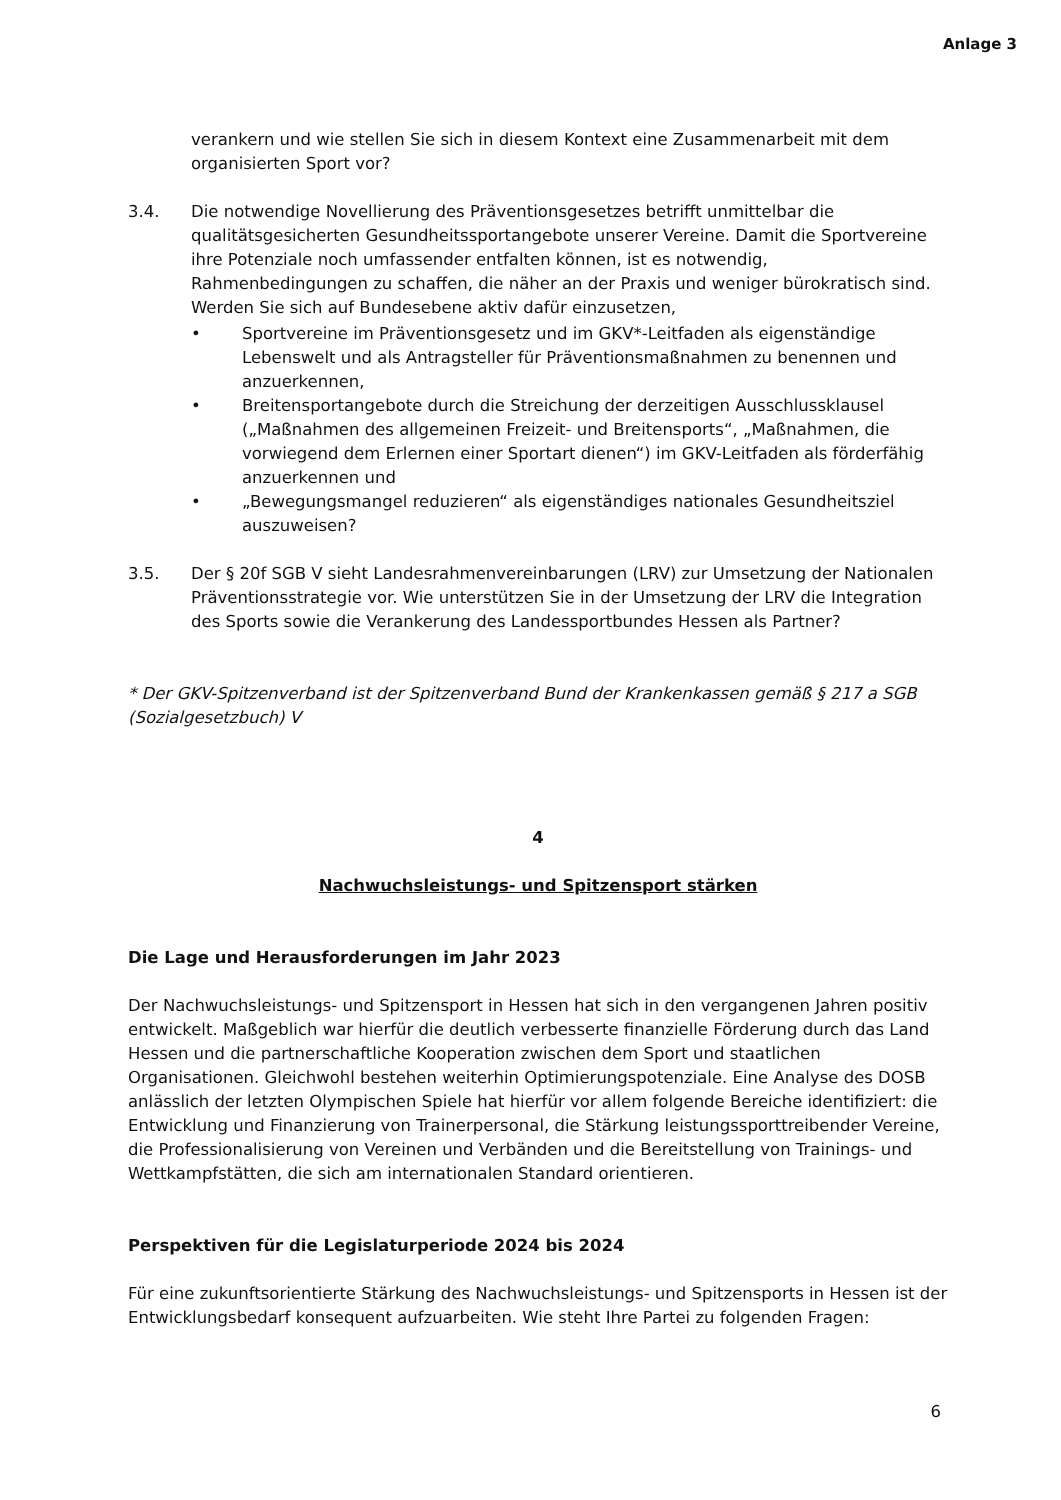Anlage 3
verankern und wie stellen Sie sich in diesem Kontext eine Zusammenarbeit mit dem organisierten Sport vor?
3.4. Die notwendige Novellierung des Präventionsgesetzes betrifft unmittelbar die qualitätsgesicherten Gesundheitssportangebote unserer Vereine. Damit die Sportvereine ihre Potenziale noch umfassender entfalten können, ist es notwendig, Rahmenbedingungen zu schaffen, die näher an der Praxis und weniger bürokratisch sind. Werden Sie sich auf Bundesebene aktiv dafür einzusetzen,
• Sportvereine im Präventionsgesetz und im GKV*-Leitfaden als eigenständige Lebenswelt und als Antragsteller für Präventionsmaßnahmen zu benennen und anzuerkennen,
• Breitensportangebote durch die Streichung der derzeitigen Ausschlussklausel („Maßnahmen des allgemeinen Freizeit- und Breitensports“, „Maßnahmen, die vorwiegend dem Erlernen einer Sportart dienen“) im GKV-Leitfaden als förderfähig anzuerkennen und
• „Bewegungsmangel reduzieren“ als eigenständiges nationales Gesundheitsziel auszuweisen?
3.5. Der § 20f SGB V sieht Landesrahmenvereinbarungen (LRV) zur Umsetzung der Nationalen Präventionsstrategie vor. Wie unterstützen Sie in der Umsetzung der LRV die Integration des Sports sowie die Verankerung des Landessportbundes Hessen als Partner?
* Der GKV-Spitzenverband ist der Spitzenverband Bund der Krankenkassen gemäß § 217 a SGB (Sozialgesetzbuch) V
4
Nachwuchsleistungs- und Spitzensport stärken
Die Lage und Herausforderungen im Jahr 2023
Der Nachwuchsleistungs- und Spitzensport in Hessen hat sich in den vergangenen Jahren positiv entwickelt. Maßgeblich war hierfür die deutlich verbesserte finanzielle Förderung durch das Land Hessen und die partnerschaftliche Kooperation zwischen dem Sport und staatlichen Organisationen. Gleichwohl bestehen weiterhin Optimierungspotenziale. Eine Analyse des DOSB anlässlich der letzten Olympischen Spiele hat hierfür vor allem folgende Bereiche identifiziert: die Entwicklung und Finanzierung von Trainerpersonal, die Stärkung leistungssporttreibender Vereine, die Professionalisierung von Vereinen und Verbänden und die Bereitstellung von Trainings- und Wettkampfstätten, die sich am internationalen Standard orientieren.
Perspektiven für die Legislaturperiode 2024 bis 2024
Für eine zukunftsorientierte Stärkung des Nachwuchsleistungs- und Spitzensports in Hessen ist der Entwicklungsbedarf konsequent aufzuarbeiten. Wie steht Ihre Partei zu folgenden Fragen:
6